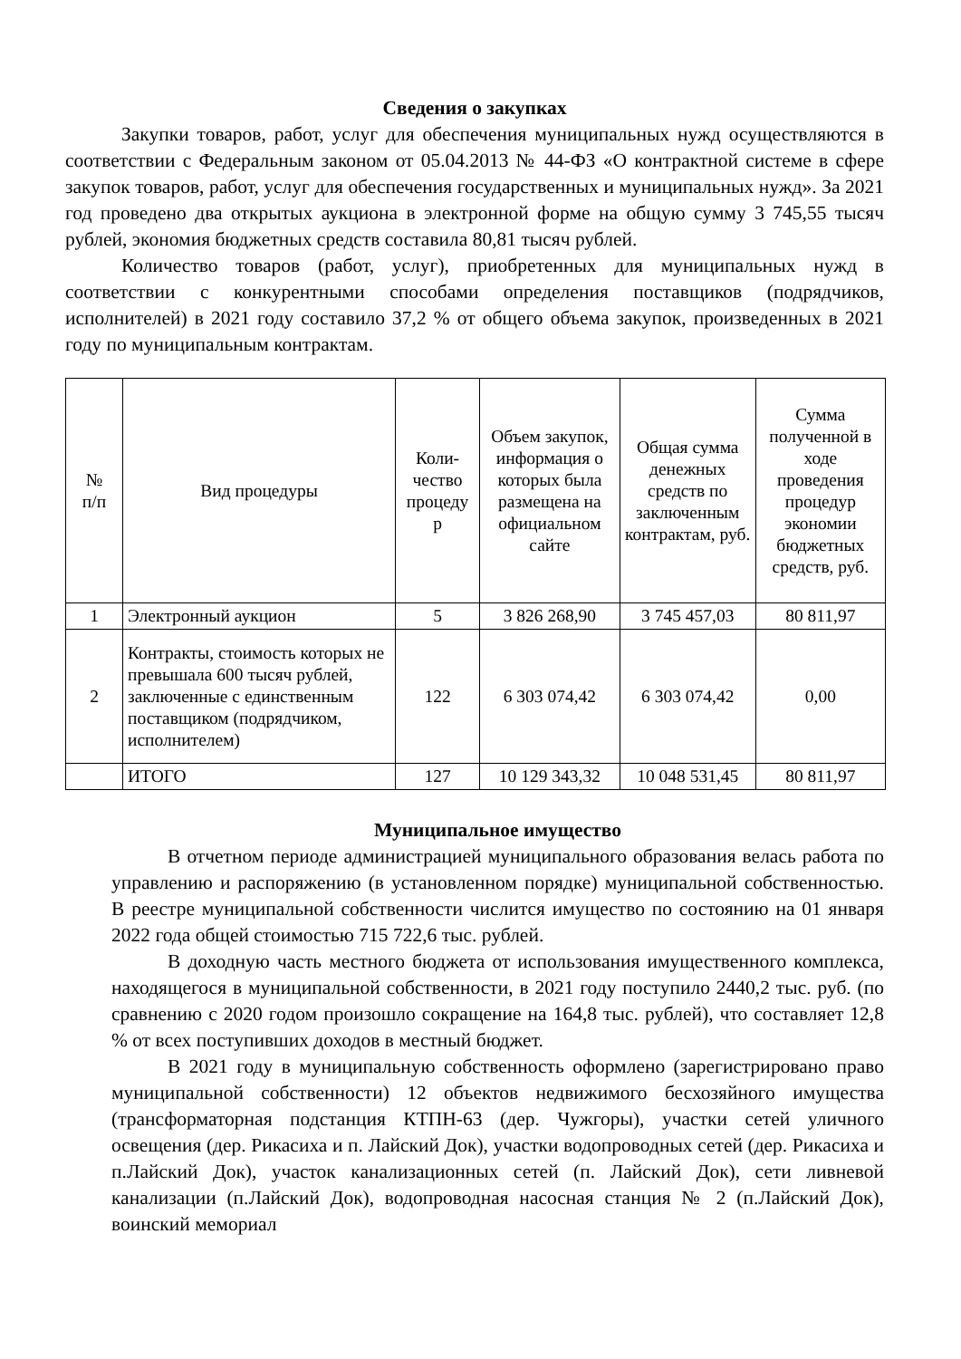Сведения о закупках
Закупки товаров, работ, услуг для обеспечения муниципальных нужд осуществляются в соответствии с Федеральным законом от 05.04.2013 № 44-ФЗ «О контрактной системе в сфере закупок товаров, работ, услуг для обеспечения государственных и муниципальных нужд». За 2021 год проведено два открытых аукциона в электронной форме на общую сумму 3 745,55 тысяч рублей, экономия бюджетных средств составила 80,81 тысяч рублей.
Количество товаров (работ, услуг), приобретенных для муниципальных нужд в соответствии с конкурентными способами определения поставщиков (подрядчиков, исполнителей) в 2021 году составило 37,2 % от общего объема закупок, произведенных в 2021 году по муниципальным контрактам.
| № п/п | Вид процедуры | Коли- чество процеду р | Объем закупок, информация о которых была размещена на официальном сайте | Общая сумма денежных средств по заключенным контрактам, руб. | Сумма полученной в ходе проведения процедур экономии бюджетных средств, руб. |
| --- | --- | --- | --- | --- | --- |
| 1 | Электронный аукцион | 5 | 3 826 268,90 | 3 745 457,03 | 80 811,97 |
| 2 | Контракты, стоимость которых не превышала 600 тысяч рублей, заключенные с единственным поставщиком (подрядчиком, исполнителем) | 122 | 6 303 074,42 | 6 303 074,42 | 0,00 |
| | ИТОГО | 127 | 10 129 343,32 | 10 048 531,45 | 80 811,97 |
Муниципальное имущество
В отчетном периоде администрацией муниципального образования велась работа по управлению и распоряжению (в установленном порядке) муниципальной собственностью. В реестре муниципальной собственности числится имущество по состоянию на 01 января 2022 года общей стоимостью 715 722,6 тыс. рублей.
В доходную часть местного бюджета от использования имущественного комплекса, находящегося в муниципальной собственности, в 2021 году поступило 2440,2 тыс. руб. (по сравнению с 2020 годом произошло сокращение на 164,8 тыс. рублей), что составляет 12,8 % от всех поступивших доходов в местный бюджет.
В 2021 году в муниципальную собственность оформлено (зарегистрировано право муниципальной собственности) 12 объектов недвижимого бесхозяйного имущества (трансформаторная подстанция КТПН-63 (дер. Чужгоры), участки сетей уличного освещения (дер. Рикасиха и п. Лайский Док), участки водопроводных сетей (дер. Рикасиха и п.Лайский Док), участок канализационных сетей (п. Лайский Док), сети ливневой канализации (п.Лайский Док), водопроводная насосная станция № 2 (п.Лайский Док), воинский мемориал